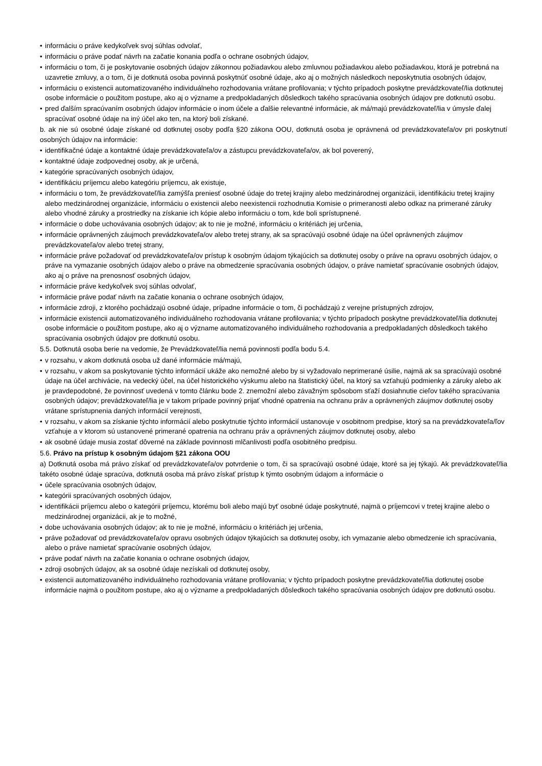• informáciu o práve kedykoľvek svoj súhlas odvolať,
• informáciu o práve podať návrh na začatie konania podľa o ochrane osobných údajov,
• informáciu o tom, či je poskytovanie osobných údajov zákonnou požiadavkou alebo zmluvnou požiadavkou alebo požiadavkou, ktorá je potrebná na uzavretie zmluvy, a o tom, či je dotknutá osoba povinná poskytnúť osobné údaje, ako aj o možných následkoch neposkytnutia osobných údajov,
• informáciu o existencii automatizovaného individuálneho rozhodovania vrátane profilovania; v týchto prípadoch poskytne prevádzkovateľ/lia dotknutej osobe informácie o použitom postupe, ako aj o význame a predpokladaných dôsledkoch takého spracúvania osobných údajov pre dotknutú osobu.
• pred ďalším spracúvaním osobných údajov informácie o inom účele a ďalšie relevantné informácie, ak má/majú prevádzkovateľ/lia v úmysle ďalej spracúvať osobné údaje na iný účel ako ten, na ktorý boli získané.
b. ak nie sú osobné údaje získané od dotknutej osoby podľa §20 zákona OOU, dotknutá osoba je oprávnená od prevádzkovateľa/ov pri poskytnutí osobných údajov na informácie:
• identifikačné údaje a kontaktné údaje prevádzkovateľa/ov a zástupcu prevádzkovateľa/ov, ak bol poverený,
• kontaktné údaje zodpovednej osoby, ak je určená,
• kategórie spracúvaných osobných údajov,
• identifikáciu príjemcu alebo kategóriu príjemcu, ak existuje,
• informáciu o tom, že prevádzkovateľ/lia zamýšľa preniesť osobné údaje do tretej krajiny alebo medzinárodnej organizácii, identifikáciu tretej krajiny alebo medzinárodnej organizácie, informáciu o existencii alebo neexistencii rozhodnutia Komisie o primeranosti alebo odkaz na primerané záruky alebo vhodné záruky a prostriedky na získanie ich kópie alebo informáciu o tom, kde boli sprístupnené.
• informácie o dobe uchovávania osobných údajov; ak to nie je možné, informáciu o kritériách jej určenia,
• informácie oprávnených záujmoch prevádzkovateľa/ov alebo tretej strany, ak sa spracúvajú osobné údaje na účel oprávnených záujmov prevádzkovateľa/ov alebo tretej strany,
• informácie práve požadovať od prevádzkovateľa/ov prístup k osobným údajom týkajúcich sa dotknutej osoby o práve na opravu osobných údajov, o práve na vymazanie osobných údajov alebo o práve na obmedzenie spracúvania osobných údajov, o práve namietať spracúvanie osobných údajov, ako aj o práve na prenosnosť osobných údajov,
• informácie práve kedykoľvek svoj súhlas odvolať,
• informácie práve podať návrh na začatie konania o ochrane osobných údajov,
• informácie zdroji, z ktorého pochádzajú osobné údaje, prípadne informácie o tom, či pochádzajú z verejne prístupných zdrojov,
• informácie existencii automatizovaného individuálneho rozhodovania vrátane profilovania; v týchto prípadoch poskytne prevádzkovateľ/lia dotknutej osobe informácie o použitom postupe, ako aj o význame automatizovaného individuálneho rozhodovania a predpokladaných dôsledkoch takého spracúvania osobných údajov pre dotknutú osobu.
5.5. Dotknutá osoba berie na vedomie, že Prevádzkovateľ/lia nemá povinnosti podľa bodu 5.4.
• v rozsahu, v akom dotknutá osoba už dané informácie má/majú,
• v rozsahu, v akom sa poskytovanie týchto informácií ukáže ako nemožné alebo by si vyžadovalo neprimerané úsilie, najmä ak sa spracúvajú osobné údaje na účel archivácie, na vedecký účel, na účel historického výskumu alebo na štatistický účel, na ktorý sa vzťahujú podmienky a záruky alebo ak je pravdepodobné, že povinnosť uvedená v tomto článku bode 2. znemožní alebo závažným spôsobom sťaží dosiahnutie cieľov takého spracúvania osobných údajov; prevádzkovateľ/lia je v takom prípade povinný prijať vhodné opatrenia na ochranu práv a oprávnených záujmov dotknutej osoby vrátane sprístupnenia daných informácií verejnosti,
• v rozsahu, v akom sa získanie týchto informácií alebo poskytnutie týchto informácií ustanovuje v osobitnom predpise, ktorý sa na prevádzkovateľa/ľov vzťahuje a v ktorom sú ustanovené primerané opatrenia na ochranu práv a oprávnených záujmov dotknutej osoby, alebo
• ak osobné údaje musia zostať dôverné na základe povinnosti mlčanlivosti podľa osobitného predpisu.
5.6. Právo na prístup k osobným údajom §21 zákona OOU
a) Dotknutá osoba má právo získať od prevádzkovateľa/ov potvrdenie o tom, či sa spracúvajú osobné údaje, ktoré sa jej týkajú. Ak prevádzkovateľ/lia takéto osobné údaje spracúva, dotknutá osoba má právo získať prístup k týmto osobným údajom a informácie o
• účele spracúvania osobných údajov,
• kategórii spracúvaných osobných údajov,
• identifikácii príjemcu alebo o kategórii príjemcu, ktorému boli alebo majú byť osobné údaje poskytnuté, najmä o príjemcovi v tretej krajine alebo o medzinárodnej organizácii, ak je to možné,
• dobe uchovávania osobných údajov; ak to nie je možné, informáciu o kritériách jej určenia,
• práve požadovať od prevádzkovateľa/ov opravu osobných údajov týkajúcich sa dotknutej osoby, ich vymazanie alebo obmedzenie ich spracúvania, alebo o práve namietať spracúvanie osobných údajov,
• práve podať návrh na začatie konania o ochrane osobných údajov,
• zdroji osobných údajov, ak sa osobné údaje nezískali od dotknutej osoby,
• existencii automatizovaného individuálneho rozhodovania vrátane profilovania; v týchto prípadoch poskytne prevádzkovateľ/lia dotknutej osobe informácie najmä o použitom postupe, ako aj o význame a predpokladaných dôsledkoch takého spracúvania osobných údajov pre dotknutú osobu.